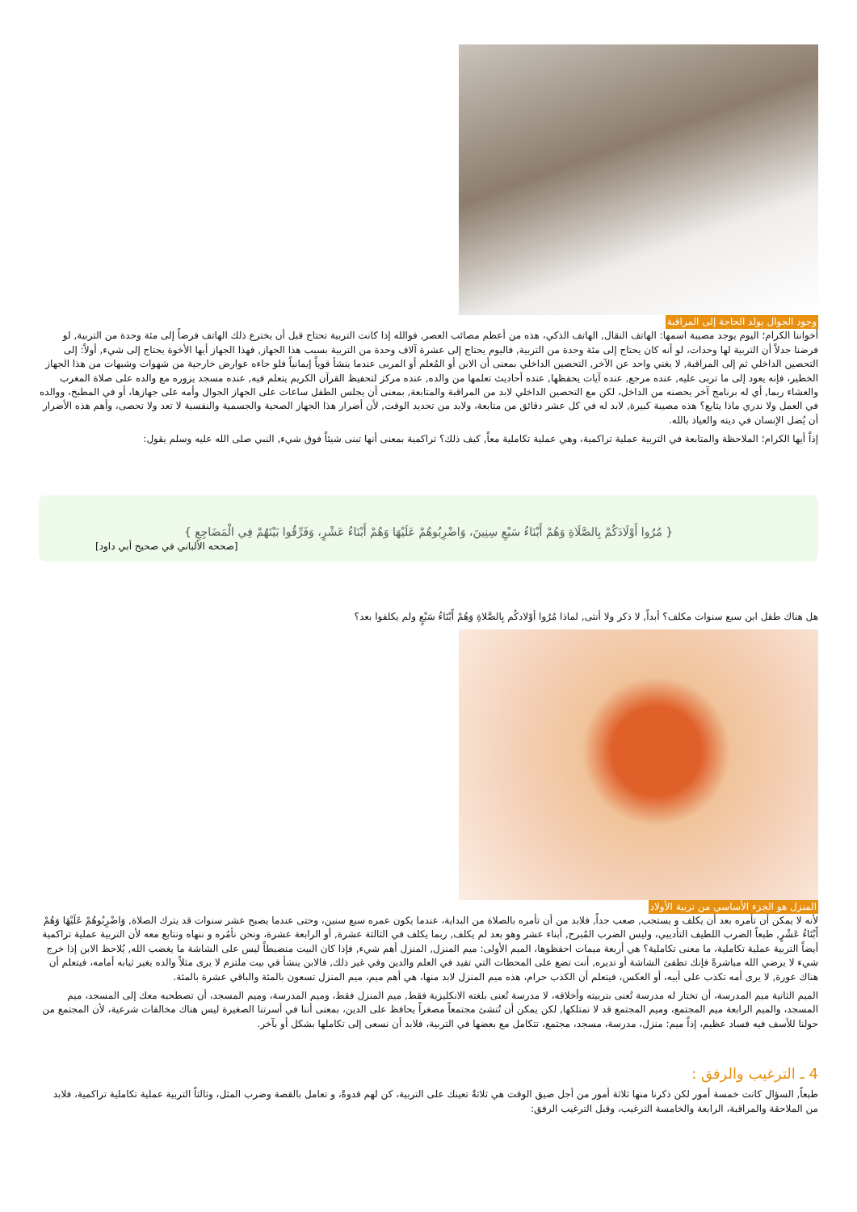وجود الجوال يولد الحاجة إلى المراقبة
أخواننا الكرام؛ اليوم يوجد مصيبة اسمها: الهاتف النقال, الهاتف الذكي، هذه من أعظم مصائب العصر, فوالله إذا كانت التربية تحتاج قبل أن يخترع ذلك الهاتف فرضاً إلى مئة وحدة من التربية, لو فرضنا جدلاً أن التربية لها وحدات، لو أنه كان يحتاج إلى مئة وحدة من التربية, فاليوم يحتاج إلى عشرة آلاف وحدة من التربية بسبب هذا الجهاز, فهذا الجهاز أيها الأخوة يحتاج إلى شيء, أولاً: إلى التحصين الداخلي ثم إلى المراقبة, لا يغني واحد عن الآخر, التحصين الداخلي بمعنى أن الابن أو المُعلم أو المربى عندما ينشأ قوياً إيمانياً فلو جاءه عوارض خارجية من شهوات وشبهات من هذا الجهاز الخطير، فإنه يعود إلى ما تربى عليه, عنده مرجع, عنده آيات يحفظها, عنده أحاديث تعلمها من والده, عنده مركز لتحفيظ القرآن الكريم يتعلم فيه, عنده مسجد يزوره مع والده على صلاة المغرب والعشاء ربما, أي له برنامج آخر يحصنه من الداخل، لكن مع التحصين الداخلي لابد من المراقبة والمتابعة, بمعنى أن يجلس الطفل ساعات على الجهاز الجوال وأمه على جهازها، أو في المطبخ، ووالده في العمل ولا ندري ماذا يتابع؟ هذه مصيبة كبيرة, لابد له في كل عشر دقائق من متابعة، ولابد من تحديد الوقت, لأن أضرار هذا الجهاز الصحية والجسمية والنفسية لا تعد ولا تحصى، وأهم هذه الأضرار أن يُضل الإنسان في دينه والعياذ بالله.
إذاً أيها الكرام؛ الملاحظة والمتابعة في التربية عملية تراكمية، وهي عملية تكاملية معاً, كيف ذلك؟ تراكمية بمعنى أنها تبنى شيئاً فوق شيء, النبي صلى الله عليه وسلم يقول:
{ مُرُوا أَوْلَادَكُمْ بِالصَّلَاةِ وَهُمْ أَبْنَاءُ سَبْعِ سِنِينَ، وَاضْرِبُوهُمْ عَلَيْهَا وَهُمْ أَبْنَاءُ عَشْرٍ، وَفَرِّقُوا بَيْنَهُمْ فِي الْمَضَاجِعِ }
[صححه الألباني في صحيح أبي داود]
هل هناك طفل ابن سبع سنوات مكلف؟ أبداً, لا ذكر ولا أنثى, لماذا مُرُوا أوْلادكُم بِالصَّلاةِ وَهُمْ أَبْنَاءُ سَبْعٍ ولم يكلفوا بعد؟
المنزل هو الجزء الأساسي من تربية الأولاد
لأنه لا يمكن أن تأمره بعد أن يكلف و يستجب, صعب جداً, فلابد من أن تأمره بالصلاة من البداية، عندما يكون عمره سبع سنين، وحتى عندما يصبح عشر سنوات قد يترك الصلاة, وَاضْرِبُوهُمْ عَلَيْهَا وَهُمْ أَبْنَاءُ عَشْرٍ, طبعاً الضرب اللطيف التأديبي، وليس الضرب المُبرح, أبناء عشر وهو بعد لم يكلف, ربما يكلف في الثالثة عشرة, أو الرابعة عشرة، ونحن نأمُره و ننهاه ونتابع معه لأن التربية عملية تراكمية أيضاً التربية عملية تكاملية، ما معنى تكاملية؟ هي أربعة ميمات احفظوها، الميم الأولى: ميم المنزل, المنزل أهم شيء, فإذا كان البيت منضبطاً ليس على الشاشة ما يغضب الله, يُلاحظ الابن إذا خرج شيء لا يرضي الله مباشرةً فإنك تطفئ الشاشة أو تديره, أنت تضع على المحطات التي تفيد في العلم والدين وفي غير ذلك, فالابن ينشأ في بيت ملتزم لا يرى مثلاً والده يغير ثيابه أمامه، فيتعلم أن هناك عورة, لا يرى أمه تكذب على أبيه، أو العكس، فيتعلم أن الكذب حرام، هذه ميم المنزل لابد منها، هي أهم ميم، ميم المنزل تسعون بالمئة والباقي عشرة بالمئة.
الميم الثانية ميم المدرسة، أن تختار له مدرسة تُعنى بتربيته وأخلاقه، لا مدرسة تُعنى بلغته الانكليزية فقط, ميم المنزل فقط، وميم المدرسة، وميم المسجد، أن تصطحبه معك إلى المسجد، ميم المسجد، والميم الرابعة ميم المجتمع، وميم المجتمع قد لا نمتلكها, لكن يمكن أن تُنشئ مجتمعاً مصغراً يحافظ على الدين، بمعنى أننا في أسرتنا الصغيرة ليس هناك مخالفات شرعية، لأن المجتمع من حولنا للأسف فيه فساد عظيم، إذاً ميم: منزل، مدرسة، مسجد، مجتمع، تتكامل مع بعضها في التربية، فلابد أن نسعى إلى تكاملها بشكل أو بآخر.
4 ـ الترغيب والرفق :
طبعاً, السؤال كانت خمسة أمور لكن ذكرنا منها ثلاثة أمور من أجل ضيق الوقت هي ثلاثةٌ تعينك على التربية، كن لهم قدوةً، و تعامل بالقصة وضرب المثل، وثالثاً التربية عملية تكاملية تراكمية، فلابد من الملاحقة والمراقبة، الرابعة والخامسة الترغيب، وقبل الترغيب الرفق: